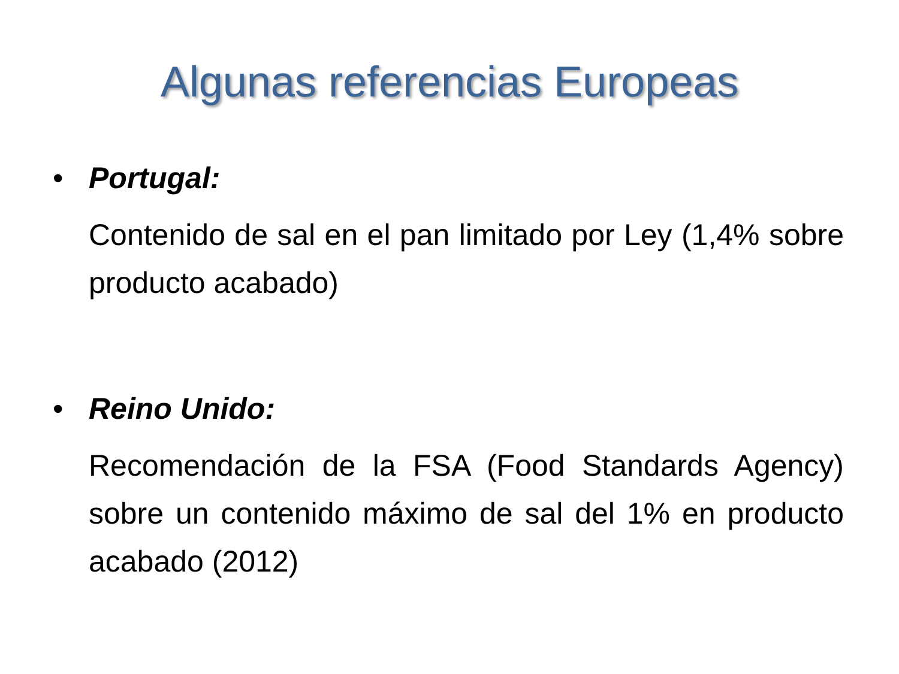Algunas referencias Europeas
• Portugal:
Contenido de sal en el pan limitado por Ley (1,4% sobre producto acabado)
• Reino Unido:
Recomendación de la FSA (Food Standards Agency) sobre un contenido máximo de sal del 1% en producto acabado (2012)